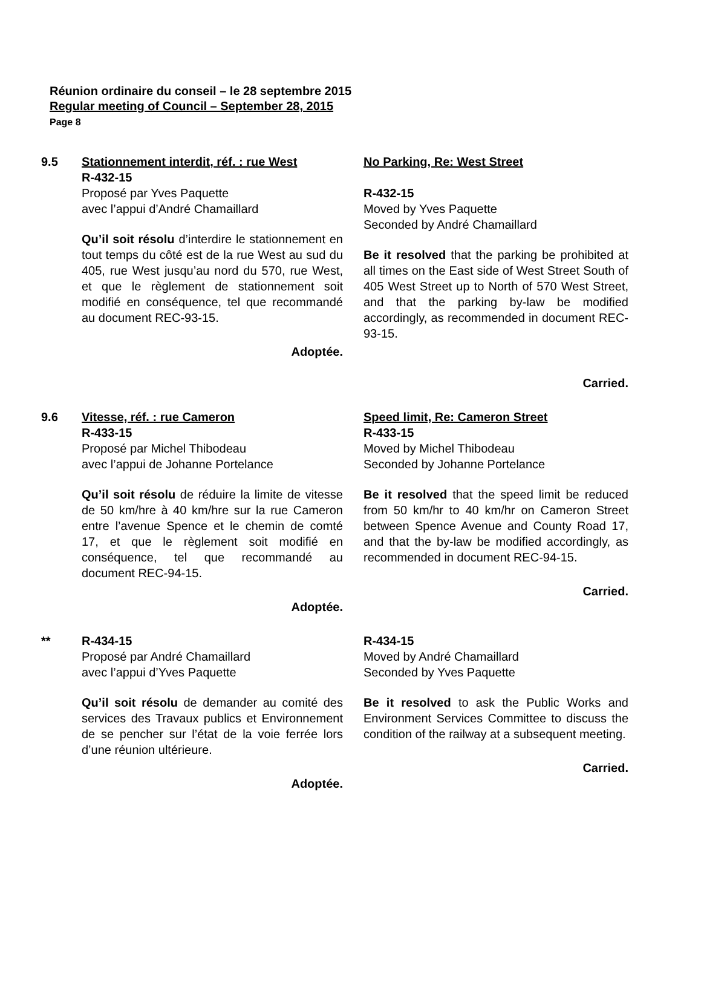Réunion ordinaire du conseil – le 28 septembre 2015
Regular meeting of Council – September 28, 2015
Page 8
9.5 Stationnement interdit, réf. : rue West
R-432-15
Proposé par Yves Paquette
avec l’appui d’André Chamaillard
Qu’il soit résolu d’interdire le stationnement en tout temps du côté est de la rue West au sud du 405, rue West jusqu’au nord du 570, rue West, et que le règlement de stationnement soit modifié en conséquence, tel que recommandé au document REC-93-15.
Adoptée.
No Parking, Re: West Street
R-432-15
Moved by Yves Paquette
Seconded by André Chamaillard
Be it resolved that the parking be prohibited at all times on the East side of West Street South of 405 West Street up to North of 570 West Street, and that the parking by-law be modified accordingly, as recommended in document REC-93-15.
Carried.
9.6 Vitesse, réf. : rue Cameron
R-433-15
Proposé par Michel Thibodeau
avec l’appui de Johanne Portelance
Qu’il soit résolu de réduire la limite de vitesse de 50 km/hre à 40 km/hre sur la rue Cameron entre l’avenue Spence et le chemin de comté 17, et que le règlement soit modifié en conséquence, tel que recommandé au document REC-94-15.
Adoptée.
Speed limit, Re: Cameron Street
R-433-15
Moved by Michel Thibodeau
Seconded by Johanne Portelance
Be it resolved that the speed limit be reduced from 50 km/hr to 40 km/hr on Cameron Street between Spence Avenue and County Road 17, and that the by-law be modified accordingly, as recommended in document REC-94-15.
Carried.
** R-434-15
Proposé par André Chamaillard
avec l’appui d’Yves Paquette
Qu’il soit résolu de demander au comité des services des Travaux publics et Environnement de se pencher sur l’état de la voie ferrée lors d’une réunion ultérieure.
Adoptée.
R-434-15
Moved by André Chamaillard
Seconded by Yves Paquette
Be it resolved to ask the Public Works and Environment Services Committee to discuss the condition of the railway at a subsequent meeting.
Carried.